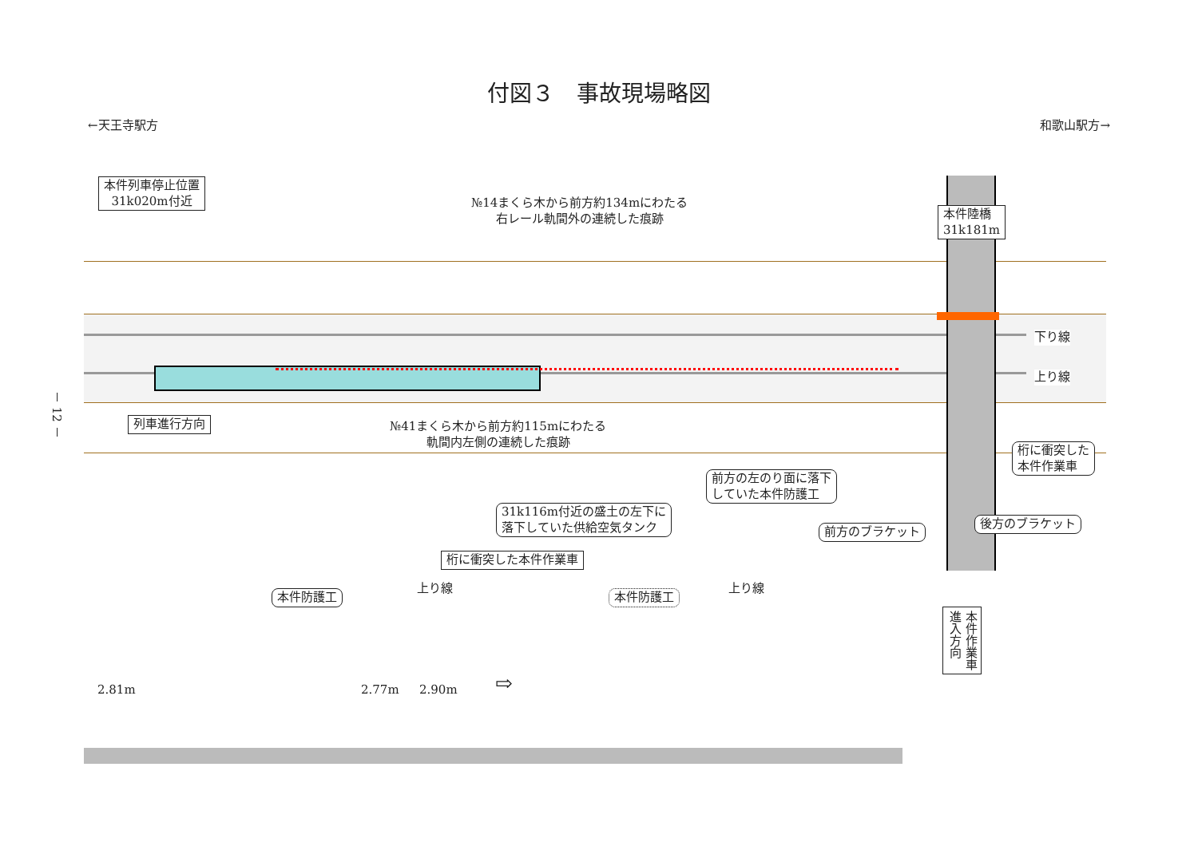付図３　事故現場略図
←天王寺駅方 和歌山駅方→
本件列車停止位置
31k020m付近
№14まくら木から前方約134mにわたる
右レール軌間外の連続した痕跡
本件陸橋
31k181m
下り線
上り線
列車進行方向
№41まくら木から前方約115mにわたる
軌間内左側の連続した痕跡
桁に衝突した
本件作業車
前方の左のり面に落下
していた本件防護工
31k116m付近の盛土の左下に
落下していた供給空気タンク
前方のブラケット
後方のブラケット
桁に衝突した本件作業車
本件防護工
上り線
本件防護工
上り線
2.81m 2.77m 2.90m ⇨
本件作業車
進入方向
－ 12 －